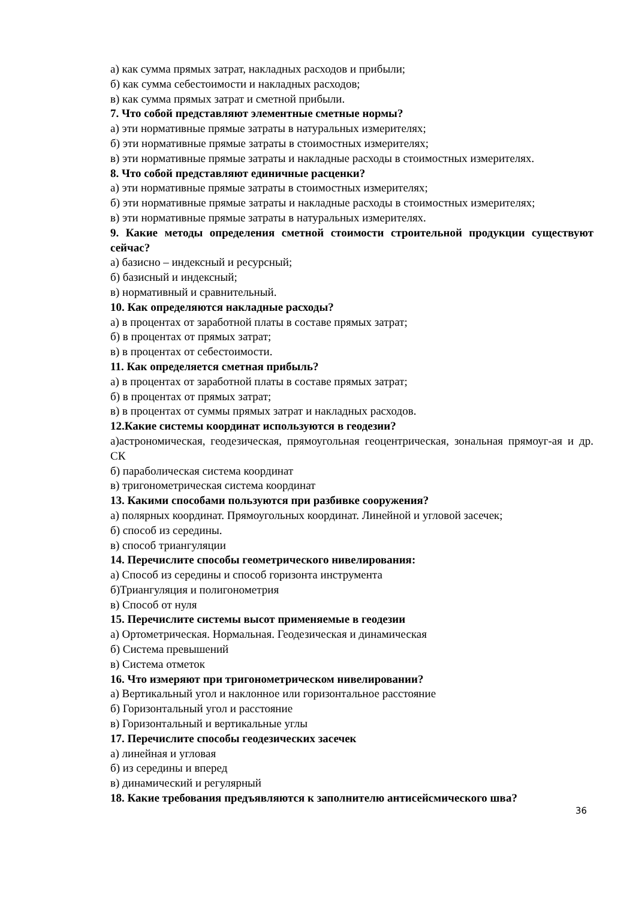а) как сумма прямых затрат, накладных расходов и прибыли;
б) как сумма себестоимости и накладных расходов;
в) как сумма прямых затрат и сметной прибыли.
7. Что собой представляют элементные сметные нормы?
а) эти нормативные прямые затраты в натуральных измерителях;
б) эти нормативные прямые затраты в стоимостных измерителях;
в) эти нормативные прямые затраты и накладные расходы в стоимостных измерителях.
8. Что собой представляют единичные расценки?
а) эти нормативные прямые затраты в стоимостных измерителях;
б) эти нормативные прямые затраты и накладные расходы в стоимостных измерителях;
в) эти нормативные прямые затраты в натуральных измерителях.
9. Какие методы определения сметной стоимости строительной продукции существуют сейчас?
а) базисно – индексный и ресурсный;
б) базисный и индексный;
в) нормативный и сравнительный.
10. Как определяются накладные расходы?
а) в процентах от заработной платы в составе прямых затрат;
б) в процентах от прямых затрат;
в) в процентах от себестоимости.
11. Как определяется сметная прибыль?
а) в процентах от заработной платы в составе прямых затрат;
б) в процентах от прямых затрат;
в) в процентах от суммы прямых затрат и накладных расходов.
12.Какие системы координат используются в геодезии?
а)астрономическая, геодезическая, прямоугольная геоцентрическая, зональная прямоуг-ая и др. СК
б) параболическая система координат
в) тригонометрическая система координат
13. Какими способами пользуются при разбивке сооружения?
а) полярных координат. Прямоугольных координат. Линейной и угловой засечек;
б) способ из середины.
в) способ триангуляции
14. Перечислите способы геометрического нивелирования:
а) Способ из середины и способ горизонта инструмента
б)Триангуляция и полигонометрия
в) Способ от нуля
15. Перечислите системы высот применяемые в геодезии
а) Ортометрическая. Нормальная. Геодезическая и динамическая
б) Система превышений
в) Система отметок
16. Что измеряют при тригонометрическом нивелировании?
а) Вертикальный угол и наклонное или горизонтальное расстояние
б) Горизонтальный угол и расстояние
в) Горизонтальный и вертикальные углы
17. Перечислите способы геодезических засечек
а) линейная и угловая
б) из середины и вперед
в) динамический и регулярный
18. Какие требования предъявляются к заполнителю антисейсмического шва?
36